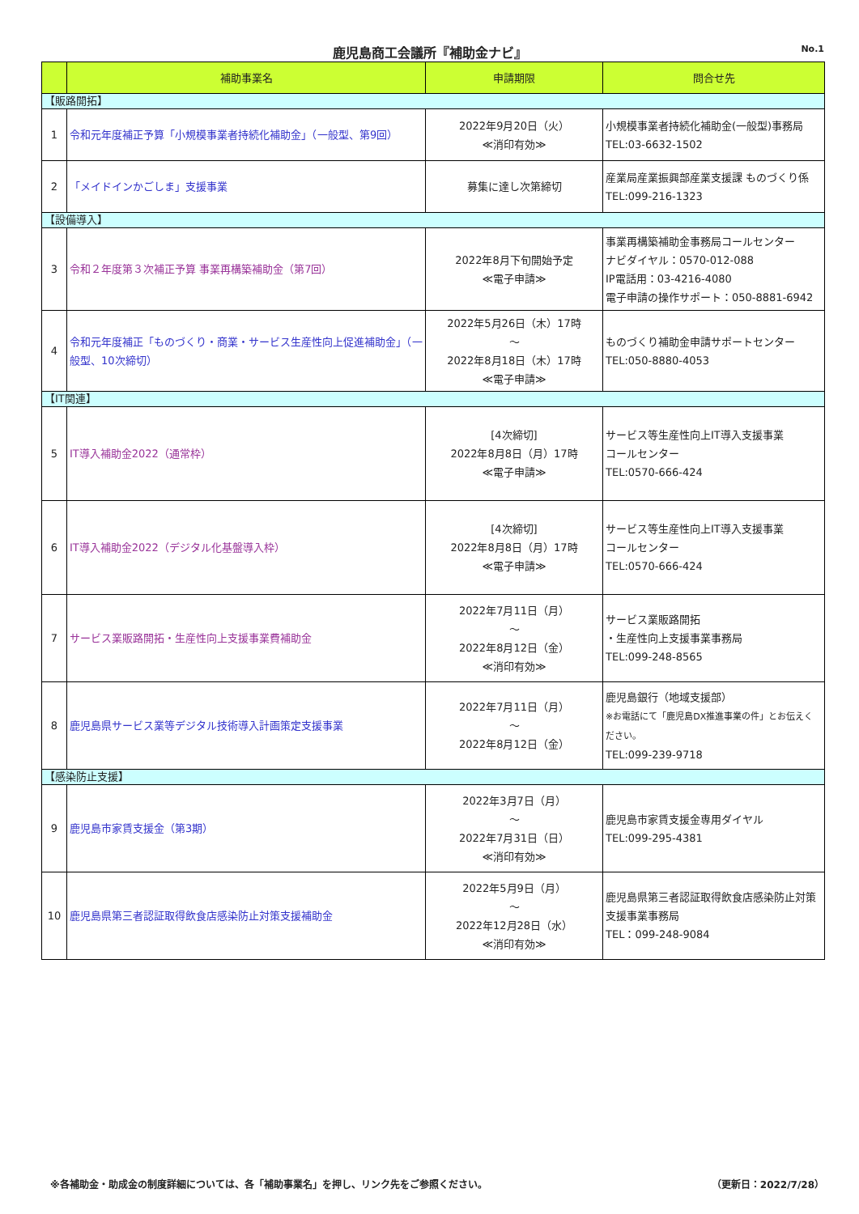鹿児島商工会議所『補助金ナビ』 No.1
| | 補助事業名 | 申請期限 | 問合せ先 |
| --- | --- | --- | --- |
| 【販路開拓】 | | | |
| 1 | 令和元年度補正予算「小規模事業者持続化補助金」（一般型、第9回） | 2022年9月20日（火） ≪消印有効≫ | 小規模事業者持続化補助金(一般型)事務局 TEL:03-6632-1502 |
| 2 | 「メイドインかごしま」支援事業 | 募集に達し次第締切 | 産業局産業振興部産業支援課 ものづくり係 TEL:099-216-1323 |
| 【設備導入】 | | | |
| 3 | 令和２年度第３次補正予算 事業再構築補助金（第7回） | 2022年8月下旬開始予定 ≪電子申請≫ | 事業再構築補助金事務局コールセンター ナビダイヤル：0570-012-088 IP電話用：03-4216-4080 電子申請の操作サポート：050-8881-6942 |
| 4 | 令和元年度補正「ものづくり・商業・サービス生産性向上促進補助金」（一般型、10次締切） | 2022年5月26日（木）17時 ～ 2022年8月18日（木）17時 ≪電子申請≫ | ものづくり補助金申請サポートセンター TEL:050-8880-4053 |
| 【IT関連】 | | | |
| 5 | IT導入補助金2022（通常枠） | [4次締切] 2022年8月8日（月）17時 ≪電子申請≫ | サービス等生産性向上IT導入支援事業 コールセンター TEL:0570-666-424 |
| 6 | IT導入補助金2022（デジタル化基盤導入枠） | [4次締切] 2022年8月8日（月）17時 ≪電子申請≫ | サービス等生産性向上IT導入支援事業 コールセンター TEL:0570-666-424 |
| 7 | サービス業販路開拓・生産性向上支援事業費補助金 | 2022年7月11日（月） ～ 2022年8月12日（金） ≪消印有効≫ | サービス業販路開拓 ・生産性向上支援事業事務局 TEL:099-248-8565 |
| 8 | 鹿児島県サービス業等デジタル技術導入計画策定支援事業 | 2022年7月11日（月） ～ 2022年8月12日（金） | 鹿児島銀行（地域支援部） ※お電話にて「鹿児島DX推進事業の件」とお伝えください。 TEL:099-239-9718 |
| 【感染防止支援】 | | | |
| 9 | 鹿児島市家賃支援金（第3期） | 2022年3月7日（月） ～ 2022年7月31日（日） ≪消印有効≫ | 鹿児島市家賃支援金専用ダイヤル TEL:099-295-4381 |
| 10 | 鹿児島県第三者認証取得飲食店感染防止対策支援補助金 | 2022年5月9日（月） ～ 2022年12月28日（水） ≪消印有効≫ | 鹿児島県第三者認証取得飲食店感染防止対策支援事業事務局 TEL：099-248-9084 |
※各補助金・助成金の制度詳細については、各「補助事業名」を押し、リンク先をご参照ください。
（更新日：2022/7/28）